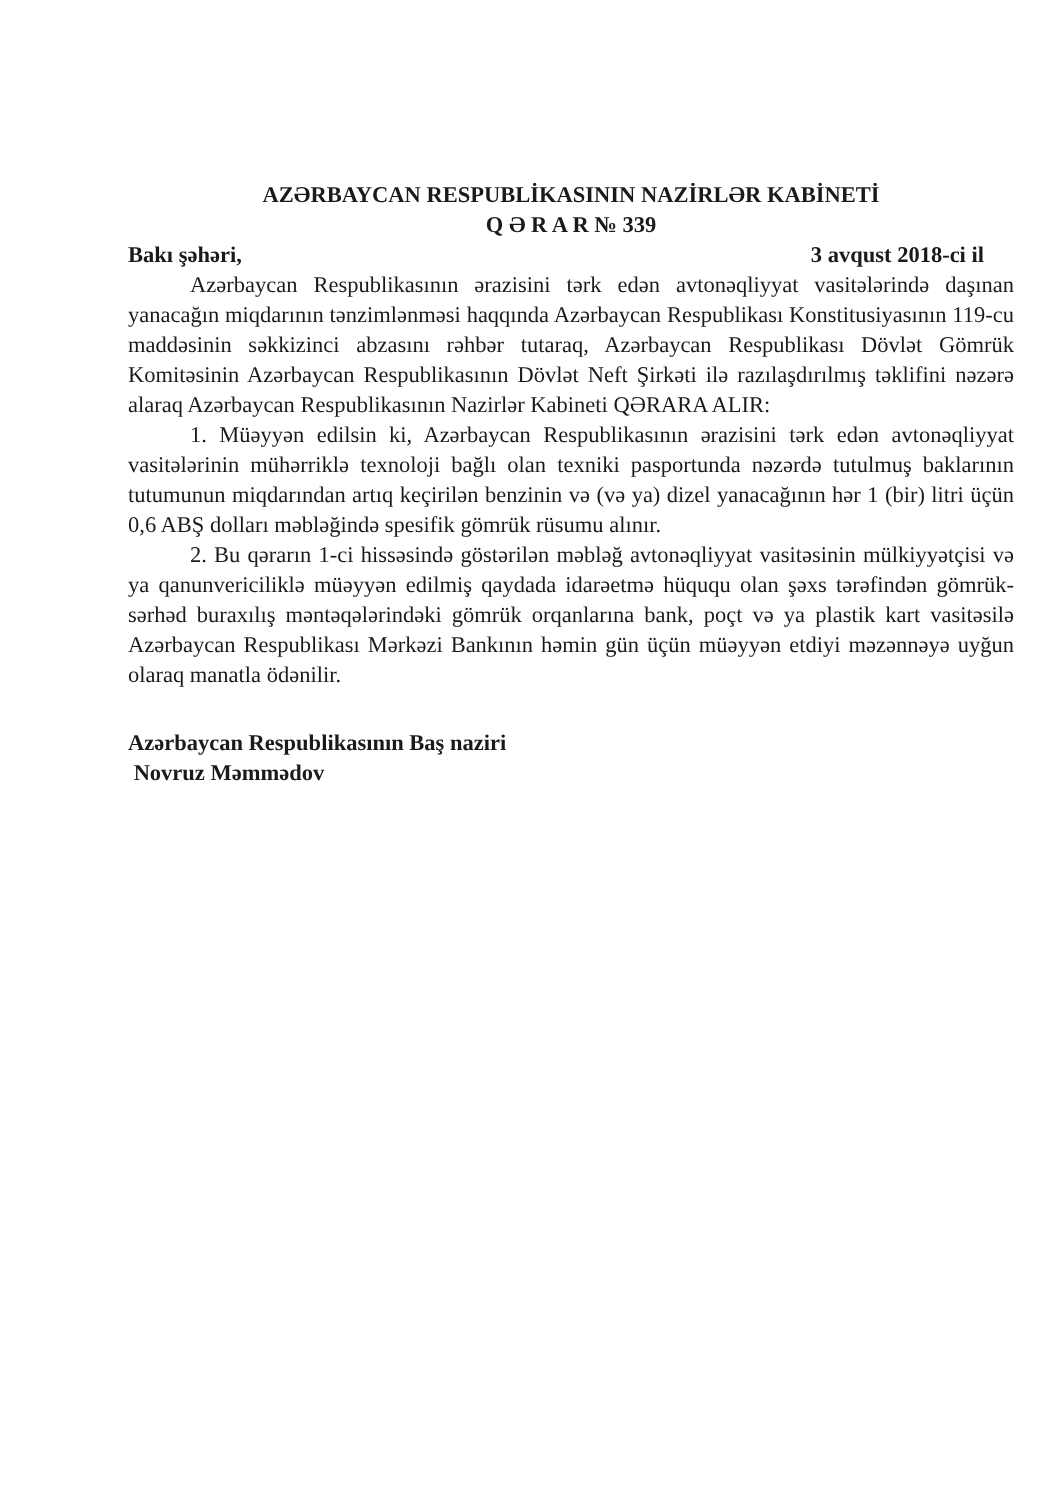AZƏRBAYCAN RESPUBLİKASININ NAZİRLƏR KABİNETİ
Q Ə R A R № 339
Bakı şəhəri, 3 avqust 2018-ci il
Azərbaycan Respublikasının ərazisini tərk edən avtonəqliyyat vasitələrində daşınan yanacağın miqdarının tənzimlənməsi haqqında Azərbaycan Respublikası Konstitusiyasının 119-cu maddəsinin səkkizinci abzasını rəhbər tutaraq, Azərbaycan Respublikası Dövlət Gömrük Komitəsinin Azərbaycan Respublikasının Dövlət Neft Şirkəti ilə razılaşdırılmış təklifini nəzərə alaraq Azərbaycan Respublikasının Nazirlər Kabineti QƏRARA ALIR:
1. Müəyyən edilsin ki, Azərbaycan Respublikasının ərazisini tərk edən avtonəqliyyat vasitələrinin mühərriklə texnoloji bağlı olan texniki pasportunda nəzərdə tutulmuş baklarının tutumunun miqdarından artıq keçirilən benzinin və (və ya) dizel yanacağının hər 1 (bir) litri üçün 0,6 ABŞ dolları məbləğində spesifik gömrük rüsumu alınır.
2. Bu qərarın 1-ci hissəsində göstərilən məbləğ avtonəqliyyat vasitəsinin mülkiyyətçisi və ya qanunvericiliklə müəyyən edilmiş qaydada idarəetmə hüququ olan şəxs tərəfindən gömrük-sərhəd buraxılış məntəqələrindəki gömrük orqanlarına bank, poçt və ya plastik kart vasitəsilə Azərbaycan Respublikası Mərkəzi Bankının həmin gün üçün müəyyən etdiyi məzənnəyə uyğun olaraq manatla ödənilir.
Azərbaycan Respublikasının Baş naziri
Novruz Məmmədov